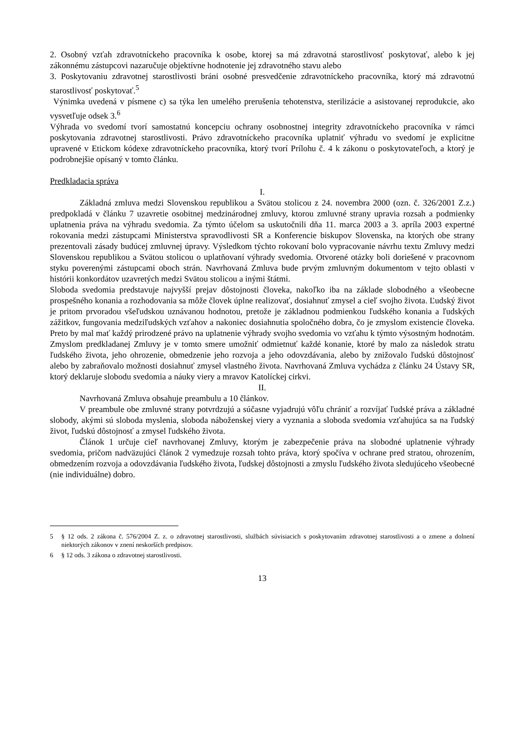2. Osobný vzťah zdravotníckeho pracovníka k osobe, ktorej sa má zdravotná starostlivosť poskytovať, alebo k jej zákonnému zástupcovi nazaručuje objektívne hodnotenie jej zdravotného stavu alebo
3. Poskytovaniu zdravotnej starostlivosti bráni osobné presvedčenie zdravotníckeho pracovníka, ktorý má zdravotnú starostlivosť poskytovať.<sup>5</sup>
Výnimka uvedená v písmene c) sa týka len umelého prerušenia tehotenstva, sterilizácie a asistovanej reprodukcie, ako vysvetľuje odsek 3.<sup>6</sup>
Výhrada vo svedomí tvorí samostatnú koncepciu ochrany osobnostnej integrity zdravotníckeho pracovníka v rámci poskytovania zdravotnej starostlivosti. Právo zdravotníckeho pracovníka uplatniť výhradu vo svedomí je explicitne upravené v Etickom kódexe zdravotníckeho pracovníka, ktorý tvorí Prílohu č. 4 k zákonu o poskytovateľoch, a ktorý je podrobnejšie opísaný v tomto článku.
Predkladacia správa
I.
Základná zmluva medzi Slovenskou republikou a Svätou stolicou z 24. novembra 2000 (ozn. č. 326/2001 Z.z.) predpokladá v článku 7 uzavretie osobitnej medzinárodnej zmluvy, ktorou zmluvné strany upravia rozsah a podmienky uplatnenia práva na výhradu svedomia. Za týmto účelom sa uskutočnili dňa 11. marca 2003 a 3. apríla 2003 expertné rokovania medzi zástupcami Ministerstva spravodlivosti SR a Konferencie biskupov Slovenska, na ktorých obe strany prezentovali zásady budúcej zmluvnej úpravy. Výsledkom týchto rokovaní bolo vypracovanie návrhu textu Zmluvy medzi Slovenskou republikou a Svätou stolicou o uplatňovaní výhrady svedomia. Otvorené otázky boli doriešené v pracovnom styku poverenými zástupcami oboch strán. Navrhovaná Zmluva bude prvým zmluvným dokumentom v tejto oblasti v histórii konkordátov uzavretých medzi Svätou stolicou a inými štátmi.
Sloboda svedomia predstavuje najvyšší prejav dôstojnosti človeka, nakoľko iba na základe slobodného a všeobecne prospešného konania a rozhodovania sa môže človek úplne realizovať, dosiahnuť zmysel a cieľ svojho života. Ľudský život je pritom prvoradou všeľudskou uznávanou hodnotou, pretože je základnou podmienkou ľudského konania a ľudských zážitkov, fungovania medziľudských vzťahov a nakoniec dosiahnutia spoločného dobra, čo je zmyslom existencie človeka. Preto by mal mať každý prirodzené právo na uplatnenie výhrady svojho svedomia vo vzťahu k týmto výsostným hodnotám. Zmyslom predkladanej Zmluvy je v tomto smere umožniť odmietnuť každé konanie, ktoré by malo za následok stratu ľudského života, jeho ohrozenie, obmedzenie jeho rozvoja a jeho odovzdávania, alebo by znižovalo ľudskú dôstojnosť alebo by zabraňovalo možnosti dosiahnuť zmysel vlastného života. Navrhovaná Zmluva vychádza z článku 24 Ústavy SR, ktorý deklaruje slobodu svedomia a náuky viery a mravov Katolíckej cirkvi.
II.
Navrhovaná Zmluva obsahuje preambulu a 10 článkov.
V preambule obe zmluvné strany potvrdzujú a súčasne vyjadrujú vôľu chrániť a rozvíjať ľudské práva a základné slobody, akými sú sloboda myslenia, sloboda náboženskej viery a vyznania a sloboda svedomia vzťahujúca sa na ľudský život, ľudskú dôstojnosť a zmysel ľudského života.
Článok 1 určuje cieľ navrhovanej Zmluvy, ktorým je zabezpečenie práva na slobodné uplatnenie výhrady svedomia, pričom nadväzujúci článok 2 vymedzuje rozsah tohto práva, ktorý spočíva v ochrane pred stratou, ohrozením, obmedzením rozvoja a odovzdávania ľudského života, ľudskej dôstojnosti a zmyslu ľudského života sledujúceho všeobecné (nie individuálne) dobro.
5 § 12 ods. 2 zákona č. 576/2004 Z. z. o zdravotnej starostlivosti, službách súvisiacich s poskytovaním zdravotnej starostlivosti a o zmene a dolnení niektorých zákonov v znení neskorších predpisov.
6 § 12 ods. 3 zákona o zdravotnej starostlivosti.
13